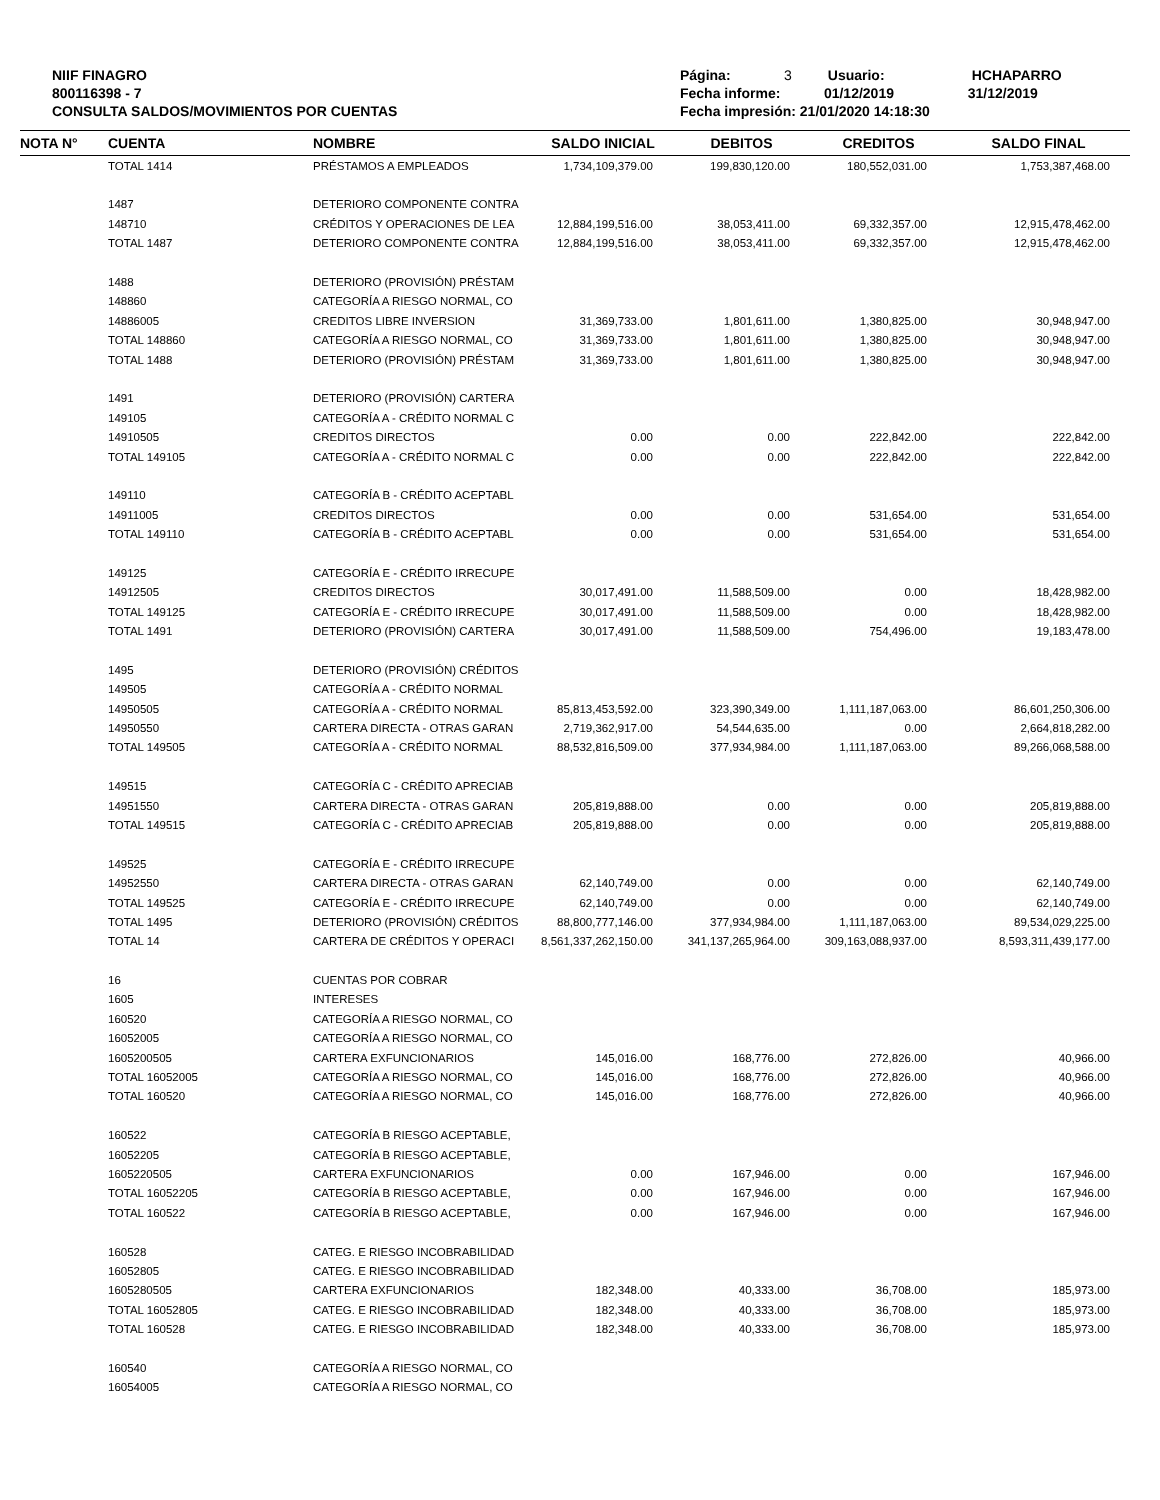NIIF FINAGRO
800116398 - 7
CONSULTA SALDOS/MOVIMIENTOS POR CUENTAS
Página: 3 Usuario: HCHAPARRO
Fecha informe: 01/12/2019 31/12/2019
Fecha impresión: 21/01/2020 14:18:30
| NOTA N° | CUENTA | NOMBRE | SALDO INICIAL | DEBITOS | CREDITOS | SALDO FINAL |
| --- | --- | --- | --- | --- | --- | --- |
| | TOTAL 1414 | PRÉSTAMOS A EMPLEADOS | 1,734,109,379.00 | 199,830,120.00 | 180,552,031.00 | 1,753,387,468.00 |
| | 1487 | DETERIORO COMPONENTE CONTRA | | | | |
| | 148710 | CRÉDITOS Y OPERACIONES DE LEA | 12,884,199,516.00 | 38,053,411.00 | 69,332,357.00 | 12,915,478,462.00 |
| | TOTAL 1487 | DETERIORO COMPONENTE CONTRA | 12,884,199,516.00 | 38,053,411.00 | 69,332,357.00 | 12,915,478,462.00 |
| | 1488 | DETERIORO (PROVISIÓN) PRÉSTAM | | | | |
| | 148860 | CATEGORÍA A RIESGO NORMAL, CO | | | | |
| | 14886005 | CREDITOS LIBRE INVERSION | 31,369,733.00 | 1,801,611.00 | 1,380,825.00 | 30,948,947.00 |
| | TOTAL 148860 | CATEGORÍA A RIESGO NORMAL, CO | 31,369,733.00 | 1,801,611.00 | 1,380,825.00 | 30,948,947.00 |
| | TOTAL 1488 | DETERIORO (PROVISIÓN) PRÉSTAM | 31,369,733.00 | 1,801,611.00 | 1,380,825.00 | 30,948,947.00 |
| | 1491 | DETERIORO (PROVISIÓN) CARTERA | | | | |
| | 149105 | CATEGORÍA A - CRÉDITO NORMAL C | | | | |
| | 14910505 | CREDITOS DIRECTOS | 0.00 | 0.00 | 222,842.00 | 222,842.00 |
| | TOTAL 149105 | CATEGORÍA A - CRÉDITO NORMAL C | 0.00 | 0.00 | 222,842.00 | 222,842.00 |
| | 149110 | CATEGORÍA B - CRÉDITO ACEPTABL | | | | |
| | 14911005 | CREDITOS DIRECTOS | 0.00 | 0.00 | 531,654.00 | 531,654.00 |
| | TOTAL 149110 | CATEGORÍA B - CRÉDITO ACEPTABL | 0.00 | 0.00 | 531,654.00 | 531,654.00 |
| | 149125 | CATEGORÍA E - CRÉDITO IRRECUPE | | | | |
| | 14912505 | CREDITOS DIRECTOS | 30,017,491.00 | 11,588,509.00 | 0.00 | 18,428,982.00 |
| | TOTAL 149125 | CATEGORÍA E - CRÉDITO IRRECUPE | 30,017,491.00 | 11,588,509.00 | 0.00 | 18,428,982.00 |
| | TOTAL 1491 | DETERIORO (PROVISIÓN) CARTERA | 30,017,491.00 | 11,588,509.00 | 754,496.00 | 19,183,478.00 |
| | 1495 | DETERIORO (PROVISIÓN) CRÉDITOS | | | | |
| | 149505 | CATEGORÍA A - CRÉDITO NORMAL | | | | |
| | 14950505 | CATEGORÍA A - CRÉDITO NORMAL | 85,813,453,592.00 | 323,390,349.00 | 1,111,187,063.00 | 86,601,250,306.00 |
| | 14950550 | CARTERA DIRECTA - OTRAS GARAN | 2,719,362,917.00 | 54,544,635.00 | 0.00 | 2,664,818,282.00 |
| | TOTAL 149505 | CATEGORÍA A - CRÉDITO NORMAL | 88,532,816,509.00 | 377,934,984.00 | 1,111,187,063.00 | 89,266,068,588.00 |
| | 149515 | CATEGORÍA C - CRÉDITO APRECIAB | | | | |
| | 14951550 | CARTERA DIRECTA - OTRAS GARAN | 205,819,888.00 | 0.00 | 0.00 | 205,819,888.00 |
| | TOTAL 149515 | CATEGORÍA C - CRÉDITO APRECIAB | 205,819,888.00 | 0.00 | 0.00 | 205,819,888.00 |
| | 149525 | CATEGORÍA E - CRÉDITO IRRECUPE | | | | |
| | 14952550 | CARTERA DIRECTA - OTRAS GARAN | 62,140,749.00 | 0.00 | 0.00 | 62,140,749.00 |
| | TOTAL 149525 | CATEGORÍA E - CRÉDITO IRRECUPE | 62,140,749.00 | 0.00 | 0.00 | 62,140,749.00 |
| | TOTAL 1495 | DETERIORO (PROVISIÓN) CRÉDITOS | 88,800,777,146.00 | 377,934,984.00 | 1,111,187,063.00 | 89,534,029,225.00 |
| | TOTAL 14 | CARTERA DE CRÉDITOS Y OPERACI | 8,561,337,262,150.00 | 341,137,265,964.00 | 309,163,088,937.00 | 8,593,311,439,177.00 |
| | 16 | CUENTAS POR COBRAR | | | | |
| | 1605 | INTERESES | | | | |
| | 160520 | CATEGORÍA A RIESGO NORMAL, CO | | | | |
| | 16052005 | CATEGORÍA A RIESGO NORMAL, CO | | | | |
| | 1605200505 | CARTERA EXFUNCIONARIOS | 145,016.00 | 168,776.00 | 272,826.00 | 40,966.00 |
| | TOTAL 16052005 | CATEGORÍA A RIESGO NORMAL, CO | 145,016.00 | 168,776.00 | 272,826.00 | 40,966.00 |
| | TOTAL 160520 | CATEGORÍA A RIESGO NORMAL, CO | 145,016.00 | 168,776.00 | 272,826.00 | 40,966.00 |
| | 160522 | CATEGORÍA B RIESGO ACEPTABLE, | | | | |
| | 16052205 | CATEGORÍA B RIESGO ACEPTABLE, | | | | |
| | 1605220505 | CARTERA EXFUNCIONARIOS | 0.00 | 167,946.00 | 0.00 | 167,946.00 |
| | TOTAL 16052205 | CATEGORÍA B RIESGO ACEPTABLE, | 0.00 | 167,946.00 | 0.00 | 167,946.00 |
| | TOTAL 160522 | CATEGORÍA B RIESGO ACEPTABLE, | 0.00 | 167,946.00 | 0.00 | 167,946.00 |
| | 160528 | CATEG. E RIESGO INCOBRABILIDAD | | | | |
| | 16052805 | CATEG. E RIESGO INCOBRABILIDAD | | | | |
| | 1605280505 | CARTERA EXFUNCIONARIOS | 182,348.00 | 40,333.00 | 36,708.00 | 185,973.00 |
| | TOTAL 16052805 | CATEG. E RIESGO INCOBRABILIDAD | 182,348.00 | 40,333.00 | 36,708.00 | 185,973.00 |
| | TOTAL 160528 | CATEG. E RIESGO INCOBRABILIDAD | 182,348.00 | 40,333.00 | 36,708.00 | 185,973.00 |
| | 160540 | CATEGORÍA A RIESGO NORMAL, CO | | | | |
| | 16054005 | CATEGORÍA A RIESGO NORMAL, CO | | | | |